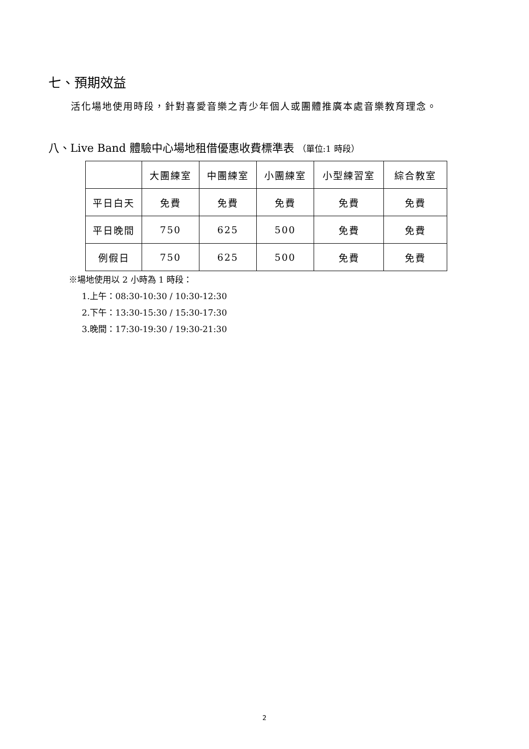七、預期效益
活化場地使用時段，針對喜愛音樂之青少年個人或團體推廣本處音樂教育理念。
八、Live Band 體驗中心場地租借優惠收費標準表 （單位:1 時段）
| | 大團練室 | 中團練室 | 小團練室 | 小型練習室 | 綜合教室 |
| --- | --- | --- | --- | --- | --- |
| 平日白天 | 免費 | 免費 | 免費 | 免費 | 免費 |
| 平日晚間 | 750 | 625 | 500 | 免費 | 免費 |
| 例假日 | 750 | 625 | 500 | 免費 | 免費 |
※場地使用以 2 小時為 1 時段：
1.上午：08:30-10:30 / 10:30-12:30
2.下午：13:30-15:30 / 15:30-17:30
3.晚間：17:30-19:30 / 19:30-21:30
2